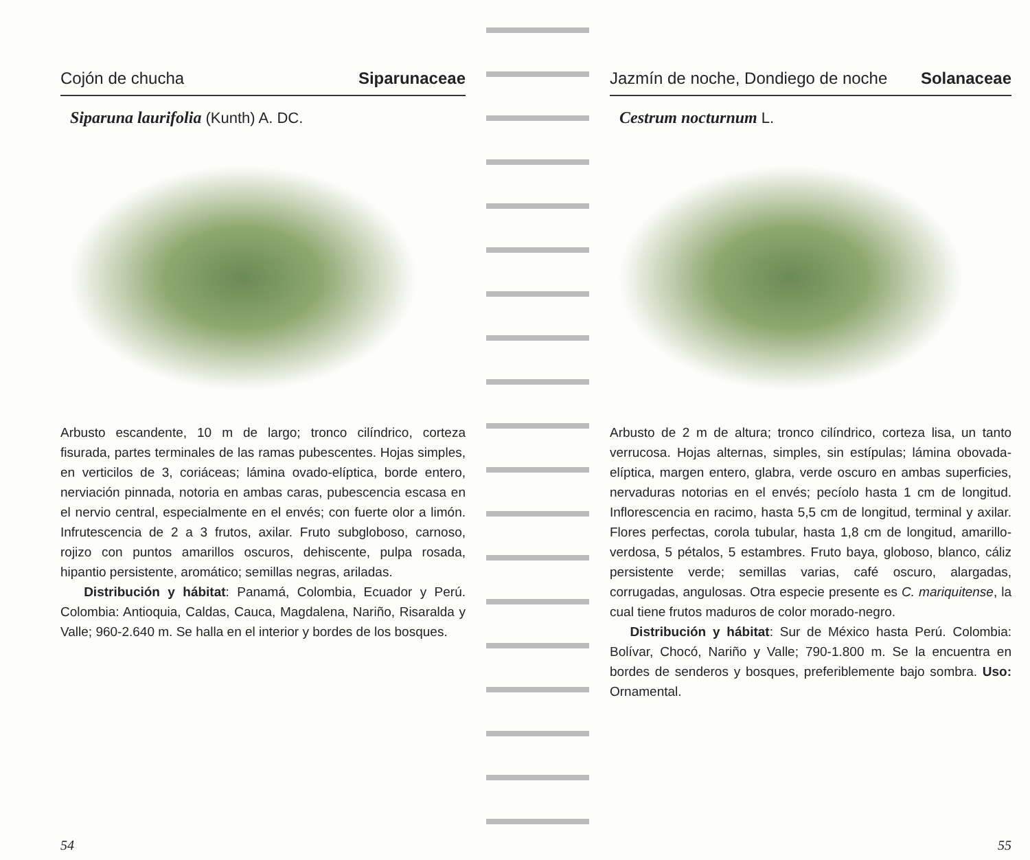Cojón de chucha Siparunaceae
Siparuna laurifolia (Kunth) A. DC.
Arbusto escandente, 10 m de largo; tronco cilíndrico, corteza fisurada, partes terminales de las ramas pubescentes. Hojas simples, en verticilos de 3, coriáceas; lámina ovado-elíptica, borde entero, nerviación pinnada, notoria en ambas caras, pubescencia escasa en el nervio central, especialmente en el envés; con fuerte olor a limón. Infrutescencia de 2 a 3 frutos, axilar. Fruto subgloboso, carnoso, rojizo con puntos amarillos oscuros, dehiscente, pulpa rosada, hipantio persistente, aromático; semillas negras, ariladas.
Distribución y hábitat: Panamá, Colombia, Ecuador y Perú. Colombia: Antioquia, Caldas, Cauca, Magdalena, Nariño, Risaralda y Valle; 960-2.640 m. Se halla en el interior y bordes de los bosques.
54
Jazmín de noche, Dondiego de noche Solanaceae
Cestrum nocturnum L.
Arbusto de 2 m de altura; tronco cilíndrico, corteza lisa, un tanto verrucosa. Hojas alternas, simples, sin estípulas; lámina obovada-elíptica, margen entero, glabra, verde oscuro en ambas superficies, nervaduras notorias en el envés; pecíolo hasta 1 cm de longitud. Inflorescencia en racimo, hasta 5,5 cm de longitud, terminal y axilar. Flores perfectas, corola tubular, hasta 1,8 cm de longitud, amarillo-verdosa, 5 pétalos, 5 estambres. Fruto baya, globoso, blanco, cáliz persistente verde; semillas varias, café oscuro, alargadas, corrugadas, angulosas. Otra especie presente es C. mariquitense, la cual tiene frutos maduros de color morado-negro.
Distribución y hábitat: Sur de México hasta Perú. Colombia: Bolívar, Chocó, Nariño y Valle; 790-1.800 m. Se la encuentra en bordes de senderos y bosques, preferiblemente bajo sombra. Uso: Ornamental.
55